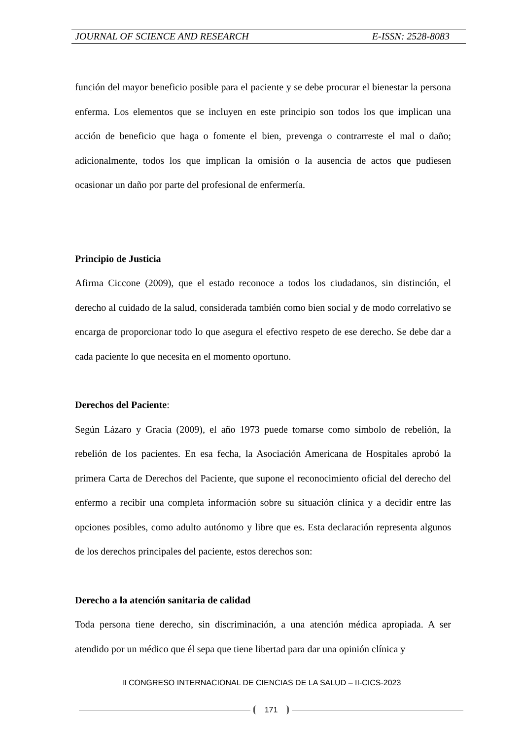JOURNAL OF SCIENCE AND RESEARCH E-ISSN: 2528-8083
función del mayor beneficio posible para el paciente y se debe procurar el bienestar la persona enferma. Los elementos que se incluyen en este principio son todos los que implican una acción de beneficio que haga o fomente el bien, prevenga o contrarreste el mal o daño; adicionalmente, todos los que implican la omisión o la ausencia de actos que pudiesen ocasionar un daño por parte del profesional de enfermería.
Principio de Justicia
Afirma Ciccone (2009), que el estado reconoce a todos los ciudadanos, sin distinción, el derecho al cuidado de la salud, considerada también como bien social y de modo correlativo se encarga de proporcionar todo lo que asegura el efectivo respeto de ese derecho. Se debe dar a cada paciente lo que necesita en el momento oportuno.
Derechos del Paciente:
Según Lázaro y Gracia (2009), el año 1973 puede tomarse como símbolo de rebelión, la rebelión de los pacientes. En esa fecha, la Asociación Americana de Hospitales aprobó la primera Carta de Derechos del Paciente, que supone el reconocimiento oficial del derecho del enfermo a recibir una completa información sobre su situación clínica y a decidir entre las opciones posibles, como adulto autónomo y libre que es. Esta declaración representa algunos de los derechos principales del paciente, estos derechos son:
Derecho a la atención sanitaria de calidad
Toda persona tiene derecho, sin discriminación, a una atención médica apropiada. A ser atendido por un médico que él sepa que tiene libertad para dar una opinión clínica y
II CONGRESO INTERNACIONAL DE CIENCIAS DE LA SALUD – II-CICS-2023
171